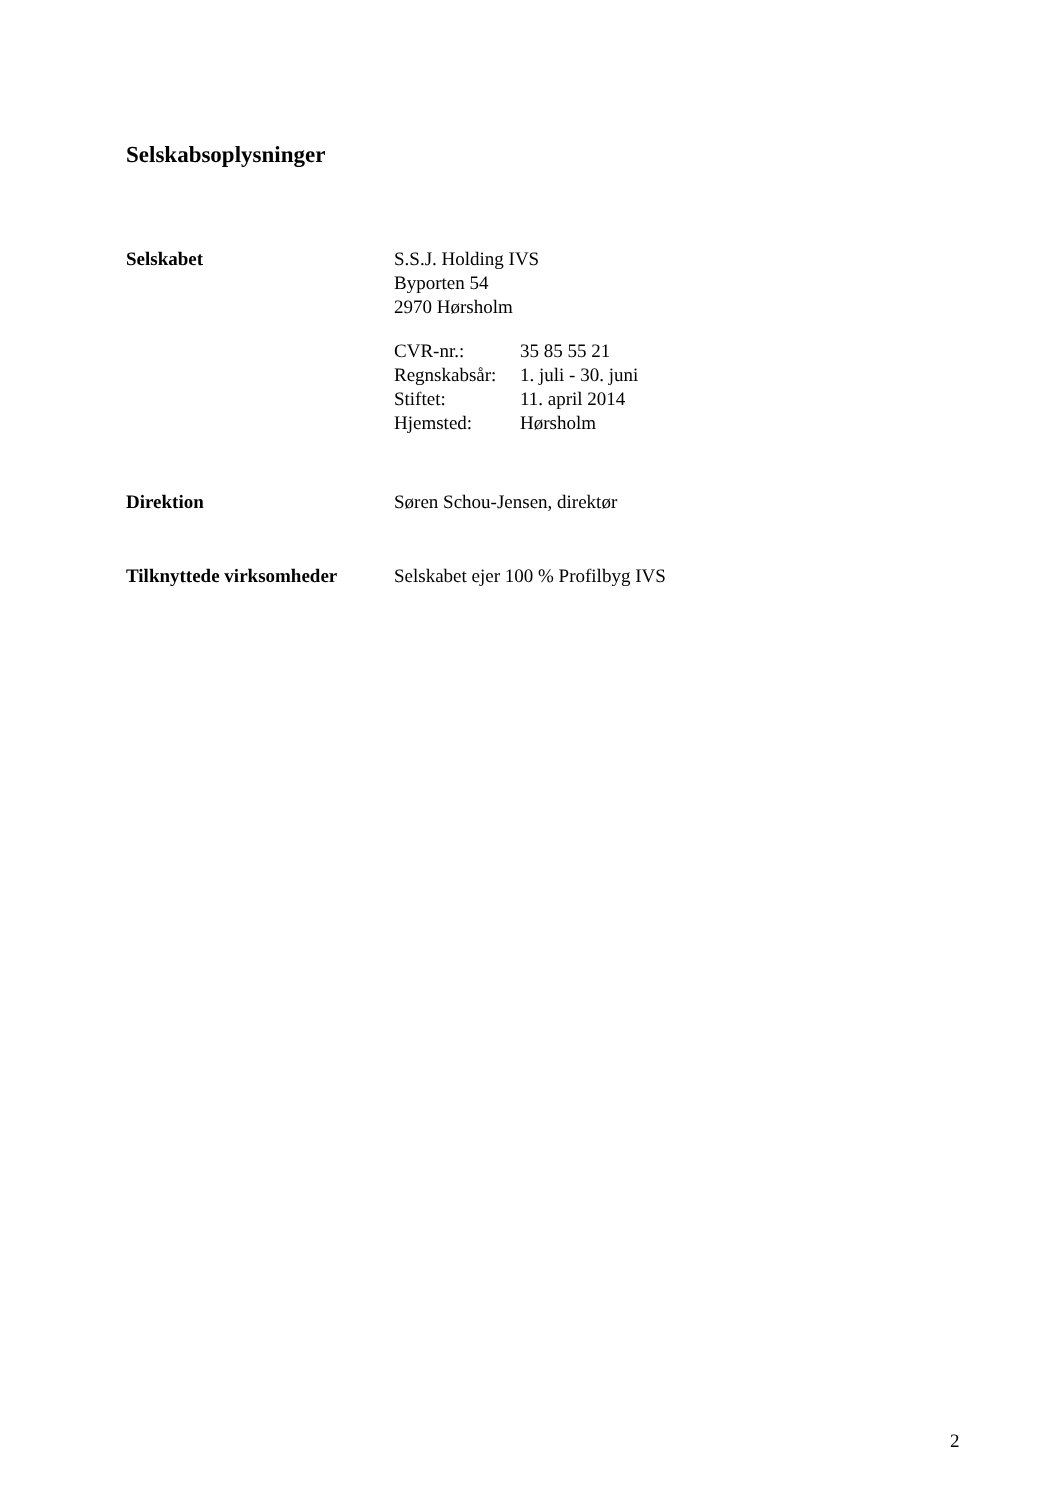Selskabsoplysninger
Selskabet S.S.J. Holding IVS
Byporten 54
2970 Hørsholm
CVR-nr.: 35 85 55 21 Regnskabsår: 1. juli - 30. juni Stiftet: 11. april 2014 Hjemsted: Hørsholm
Direktion Søren Schou-Jensen, direktør
Tilknyttede virksomheder
Selskabet ejer 100 % Profilbyg IVS
2